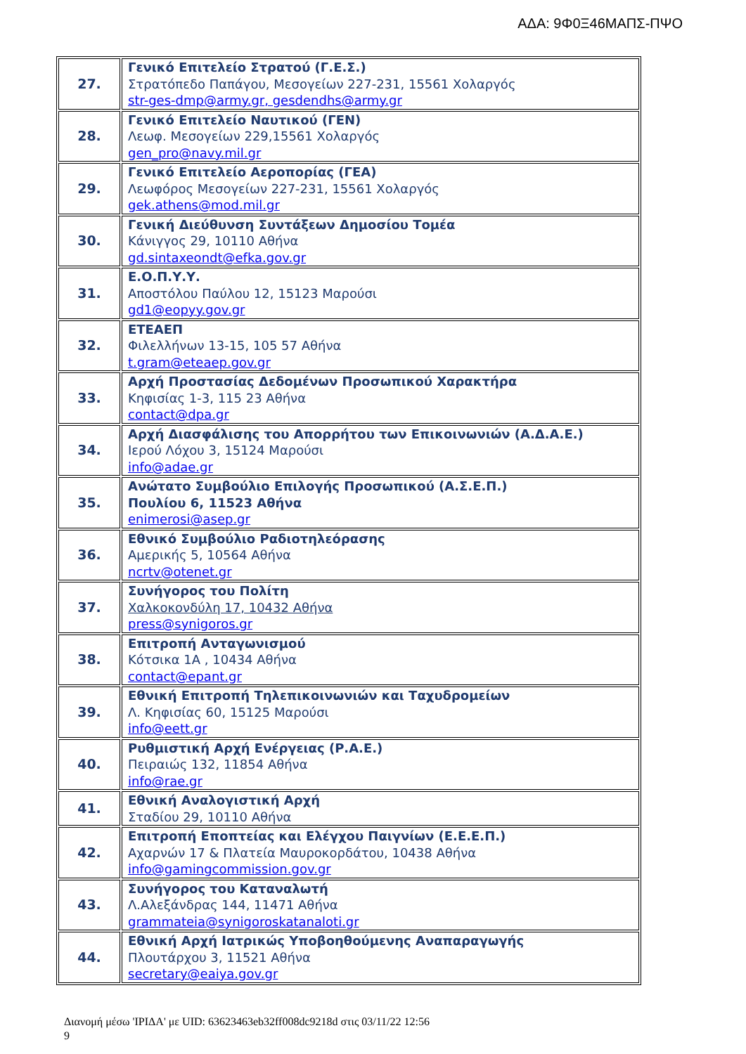ΑΔΑ: 9Φ0Ξ46ΜΑΠΣ-ΠΨΟ
| 27. | Γενικό Επιτελείο Στρατού (Γ.Ε.Σ.) Στρατόπεδο Παπάγου, Μεσογείων 227-231, 15561 Χολαργός str-ges-dmp@army.gr, gesdendhs@army.gr |
| 28. | Γενικό Επιτελείο Ναυτικού (ΓΕΝ) Λεωφ. Μεσογείων 229,15561 Χολαργός gen_pro@navy.mil.gr |
| 29. | Γενικό Επιτελείο Αεροπορίας (ΓΕΑ) Λεωφόρος Μεσογείων 227-231, 15561 Χολαργός gek.athens@mod.mil.gr |
| 30. | Γενική Διεύθυνση Συντάξεων Δημοσίου Τομέα Κάνιγγος 29, 10110 Αθήνα gd.sintaxeondt@efka.gov.gr |
| 31. | Ε.Ο.Π.Υ.Υ. Αποστόλου Παύλου 12, 15123 Μαρούσι gd1@eopyy.gov.gr |
| 32. | ΕΤΕΑΕΠ Φιλελλήνων 13-15, 105 57 Αθήνα t.gram@eteaep.gov.gr |
| 33. | Αρχή Προστασίας Δεδομένων Προσωπικού Χαρακτήρα Κηφισίας 1-3, 115 23 Αθήνα contact@dpa.gr |
| 34. | Αρχή Διασφάλισης του Απορρήτου των Επικοινωνιών (Α.Δ.Α.Ε.) Ιερού Λόχου 3, 15124 Μαρούσι info@adae.gr |
| 35. | Ανώτατο Συμβούλιο Επιλογής Προσωπικού (Α.Σ.Ε.Π.) Πουλίου 6, 11523 Αθήνα enimerosi@asep.gr |
| 36. | Εθνικό Συμβούλιο Ραδιοτηλεόρασης Αμερικής 5, 10564 Αθήνα ncrtv@otenet.gr |
| 37. | Συνήγορος του Πολίτη Χαλκοκονδύλη 17, 10432 Αθήνα press@synigoros.gr |
| 38. | Επιτροπή Ανταγωνισμού Κότσικα 1Α , 10434 Αθήνα contact@epant.gr |
| 39. | Εθνική Επιτροπή Τηλεπικοινωνιών και Ταχυδρομείων Λ. Κηφισίας 60, 15125 Μαρούσι info@eett.gr |
| 40. | Ρυθμιστική Αρχή Ενέργειας (Ρ.Α.Ε.) Πειραιώς 132, 11854 Αθήνα info@rae.gr |
| 41. | Εθνική Αναλογιστική Αρχή Σταδίου 29, 10110 Αθήνα |
| 42. | Επιτροπή Εποπτείας και Ελέγχου Παιγνίων (Ε.Ε.Ε.Π.) Αχαρνών 17 & Πλατεία Μαυροκορδάτου, 10438 Αθήνα info@gamingcommission.gov.gr |
| 43. | Συνήγορος του Καταναλωτή Λ.Αλεξάνδρας 144, 11471 Αθήνα grammateia@synigoroskatanaloti.gr |
| 44. | Εθνική Αρχή Ιατρικώς Υποβοηθούμενης Αναπαραγωγής Πλουτάρχου 3, 11521 Αθήνα secretary@eaiya.gov.gr |
Διανομή μέσω 'ΙΡΙΔΑ' με UID: 63623463eb32ff008dc9218d στις 03/11/22 12:56
9